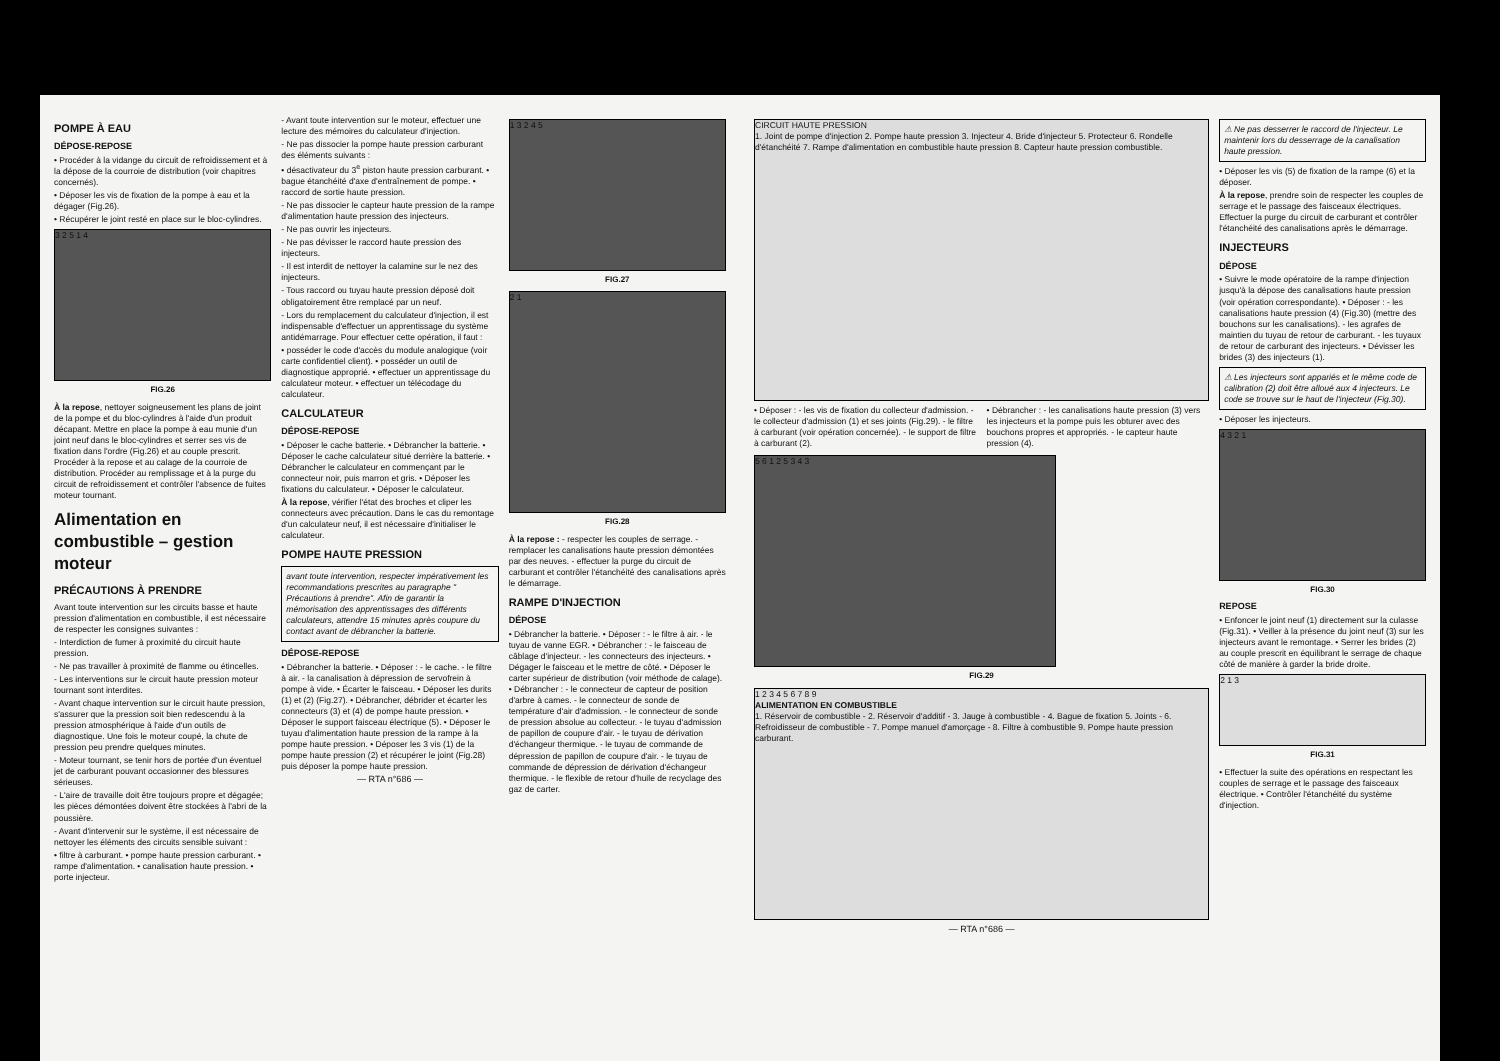POMPE À EAU
DÉPOSE-REPOSE
• Procéder à la vidange du circuit de refroidissement et à la dépose de la courroie de distribution (voir chapitres concernés).
• Déposer les vis de fixation de la pompe à eau et la dégager (Fig.26).
• Récupérer le joint resté en place sur le bloc-cylindres.
3 2 5 1 4
FIG.26
À la repose, nettoyer soigneusement les plans de joint de la pompe et du bloc-cylindres à l'aide d'un produit décapant. Mettre en place la pompe à eau munie d'un joint neuf dans le bloc-cylindres et serrer ses vis de fixation dans l'ordre (Fig.26) et au couple prescrit. Procéder à la repose et au calage de la courroie de distribution. Procéder au remplissage et à la purge du circuit de refroidissement et contrôler l'absence de fuites moteur tournant.
Alimentation en combustible – gestion moteur
PRÉCAUTIONS À PRENDRE
Avant toute intervention sur les circuits basse et haute pression d'alimentation en combustible, il est nécessaire de respecter les consignes suivantes :
- Interdiction de fumer à proximité du circuit haute pression.
- Ne pas travailler à proximité de flamme ou étincelles.
- Les interventions sur le circuit haute pression moteur tournant sont interdites.
- Avant chaque intervention sur le circuit haute pression, s'assurer que la pression soit bien redescendu à la pression atmosphérique à l'aide d'un outils de diagnostique. Une fois le moteur coupé, la chute de pression peu prendre quelques minutes.
- Moteur tournant, se tenir hors de portée d'un éventuel jet de carburant pouvant occasionner des blessures sérieuses.
- L'aire de travaille doit être toujours propre et dégagée; les pièces démontées doivent être stockées à l'abri de la poussière.
- Avant d'intervenir sur le système, il est nécessaire de nettoyer les éléments des circuits sensible suivant :
• filtre à carburant. • pompe haute pression carburant. • rampe d'alimentation. • canalisation haute pression. • porte injecteur.
- Avant toute intervention sur le moteur, effectuer une lecture des mémoires du calculateur d'injection.
- Ne pas dissocier la pompe haute pression carburant des éléments suivants :
• désactivateur du 3<sup>e</sup> piston haute pression carburant. • bague étanchéité d'axe d'entraînement de pompe. • raccord de sortie haute pression.
- Ne pas dissocier le capteur haute pression de la rampe d'alimentation haute pression des injecteurs.
- Ne pas ouvrir les injecteurs.
- Ne pas dévisser le raccord haute pression des injecteurs.
- Il est interdit de nettoyer la calamine sur le nez des injecteurs.
- Tous raccord ou tuyau haute pression déposé doit obligatoirement être remplacé par un neuf.
- Lors du remplacement du calculateur d'injection, il est indispensable d'effectuer un apprentissage du système antidémarrage. Pour effectuer cette opération, il faut :
• posséder le code d'accès du module analogique (voir carte confidentiel client). • posséder un outil de diagnostique approprié. • effectuer un apprentissage du calculateur moteur. • effectuer un télécodage du calculateur.
CALCULATEUR
DÉPOSE-REPOSE
• Déposer le cache batterie. • Débrancher la batterie. • Déposer le cache calculateur situé derrière la batterie. • Débrancher le calculateur en commençant par le connecteur noir, puis marron et gris. • Déposer les fixations du calculateur. • Déposer le calculateur.
À la repose, vérifier l'état des broches et cliper les connecteurs avec précaution. Dans le cas du remontage d'un calculateur neuf, il est nécessaire d'initialiser le calculateur.
POMPE HAUTE PRESSION
avant toute intervention, respecter impérativement les recommandations prescrites au paragraphe " Précautions à prendre". Afin de garantir la mémorisation des apprentissages des différents calculateurs, attendre 15 minutes après coupure du contact avant de débrancher la batterie.
DÉPOSE-REPOSE
• Débrancher la batterie. • Déposer : - le cache. - le filtre à air. - la canalisation à dépression de servofrein à pompe à vide. • Écarter le faisceau. • Déposer les durits (1) et (2) (Fig.27). • Débrancher, débrider et écarter les connecteurs (3) et (4) de pompe haute pression. • Déposer le support faisceau électrique (5). • Déposer le tuyau d'alimentation haute pression de la rampe à la pompe haute pression. • Déposer les 3 vis (1) de la pompe haute pression (2) et récupérer le joint (Fig.28) puis déposer la pompe haute pression.
— RTA n°686 —
1 3 2 4 5
FIG.27
2 1
FIG.28
À la repose : - respecter les couples de serrage. - remplacer les canalisations haute pression démontées par des neuves. - effectuer la purge du circuit de carburant et contrôler l'étanchéité des canalisations après le démarrage.
RAMPE D'INJECTION
DÉPOSE
• Débrancher la batterie. • Déposer : - le filtre à air. - le tuyau de vanne EGR. • Débrancher : - le faisceau de câblage d'injecteur. - les connecteurs des injecteurs. • Dégager le faisceau et le mettre de côté. • Déposer le carter supérieur de distribution (voir méthode de calage). • Débrancher : - le connecteur de capteur de position d'arbre à cames. - le connecteur de sonde de température d'air d'admission. - le connecteur de sonde de pression absolue au collecteur. - le tuyau d'admission de papillon de coupure d'air. - le tuyau de dérivation d'échangeur thermique. - le tuyau de commande de dépression de papillon de coupure d'air. - le tuyau de commande de dépression de dérivation d'échangeur thermique. - le flexible de retour d'huile de recyclage des gaz de carter.
CIRCUIT HAUTE PRESSION
1. Joint de pompe d'injection 2. Pompe haute pression 3. Injecteur 4. Bride d'injecteur 5. Protecteur 6. Rondelle d'étanchéité 7. Rampe d'alimentation en combustible haute pression 8. Capteur haute pression combustible.
• Déposer : - les vis de fixation du collecteur d'admission. - le collecteur d'admission (1) et ses joints (Fig.29). - le filtre à carburant (voir opération concernée). - le support de filtre à carburant (2).
• Débrancher : - les canalisations haute pression (3) vers les injecteurs et la pompe puis les obturer avec des bouchons propres et appropriés. - le capteur haute pression (4).
5 6 1 2 5 3 4 3
FIG.29
1 2 3 4 5 6 7 8 9
ALIMENTATION EN COMBUSTIBLE
1. Réservoir de combustible - 2. Réservoir d'additif - 3. Jauge à combustible - 4. Bague de fixation 5. Joints - 6. Refroidisseur de combustible - 7. Pompe manuel d'amorçage - 8. Filtre à combustible 9. Pompe haute pression carburant.
— RTA n°686 —
⚠ Ne pas desserrer le raccord de l'injecteur. Le maintenir lors du desserrage de la canalisation haute pression.
• Déposer les vis (5) de fixation de la rampe (6) et la déposer.
À la repose, prendre soin de respecter les couples de serrage et le passage des faisceaux électriques. Effectuer la purge du circuit de carburant et contrôler l'étanchéité des canalisations après le démarrage.
INJECTEURS
DÉPOSE
• Suivre le mode opératoire de la rampe d'injection jusqu'à la dépose des canalisations haute pression (voir opération correspondante). • Déposer : - les canalisations haute pression (4) (Fig.30) (mettre des bouchons sur les canalisations). - les agrafes de maintien du tuyau de retour de carburant. - les tuyaux de retour de carburant des injecteurs. • Dévisser les brides (3) des injecteurs (1).
⚠ Les injecteurs sont appariés et le même code de calibration (2) doit être alloué aux 4 injecteurs. Le code se trouve sur le haut de l'injecteur (Fig.30).
• Déposer les injecteurs.
4 3 2 1
FIG.30
REPOSE
• Enfoncer le joint neuf (1) directement sur la culasse (Fig.31). • Veiller à la présence du joint neuf (3) sur les injecteurs avant le remontage. • Serrer les brides (2) au couple prescrit en équilibrant le serrage de chaque côté de manière à garder la bride droite.
2 1 3
FIG.31
• Effectuer la suite des opérations en respectant les couples de serrage et le passage des faisceaux électrique. • Contrôler l'étanchéité du système d'injection.